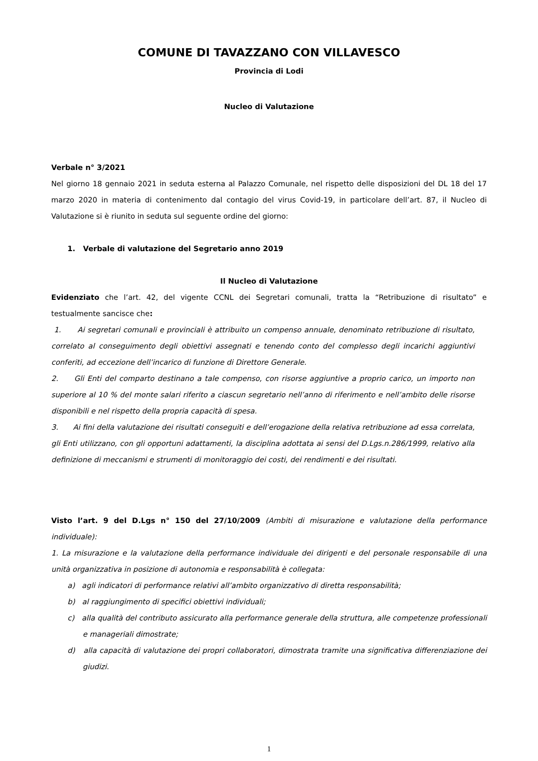COMUNE DI TAVAZZANO CON VILLAVESCO
Provincia di Lodi
Nucleo di Valutazione
Verbale n° 3/2021
Nel giorno 18 gennaio 2021 in seduta esterna al Palazzo Comunale, nel rispetto delle disposizioni del DL 18 del 17 marzo 2020 in materia di contenimento dal contagio del virus Covid-19, in particolare dell’art. 87, il Nucleo di Valutazione si è riunito in seduta sul seguente ordine del giorno:
1. Verbale di valutazione del Segretario anno 2019
Il Nucleo di Valutazione
Evidenziato che l’art. 42, del vigente CCNL dei Segretari comunali, tratta la “Retribuzione di risultato” e testualmente sancisce che:
1. Ai segretari comunali e provinciali è attribuito un compenso annuale, denominato retribuzione di risultato, correlato al conseguimento degli obiettivi assegnati e tenendo conto del complesso degli incarichi aggiuntivi conferiti, ad eccezione dell’incarico di funzione di Direttore Generale.
2. Gli Enti del comparto destinano a tale compenso, con risorse aggiuntive a proprio carico, un importo non superiore al 10 % del monte salari riferito a ciascun segretario nell’anno di riferimento e nell’ambito delle risorse disponibili e nel rispetto della propria capacità di spesa.
3. Ai fini della valutazione dei risultati conseguiti e dell’erogazione della relativa retribuzione ad essa correlata, gli Enti utilizzano, con gli opportuni adattamenti, la disciplina adottata ai sensi del D.Lgs.n.286/1999, relativo alla definizione di meccanismi e strumenti di monitoraggio dei costi, dei rendimenti e dei risultati.
Visto l’art. 9 del D.Lgs n° 150 del 27/10/2009 (Ambiti di misurazione e valutazione della performance individuale):
1. La misurazione e la valutazione della performance individuale dei dirigenti e del personale responsabile di una unità organizzativa in posizione di autonomia e responsabilità è collegata:
a) agli indicatori di performance relativi all’ambito organizzativo di diretta responsabilità;
b) al raggiungimento di specifici obiettivi individuali;
c) alla qualità del contributo assicurato alla performance generale della struttura, alle competenze professionali e manageriali dimostrate;
d) alla capacità di valutazione dei propri collaboratori, dimostrata tramite una significativa differenziazione dei giudizi.
1